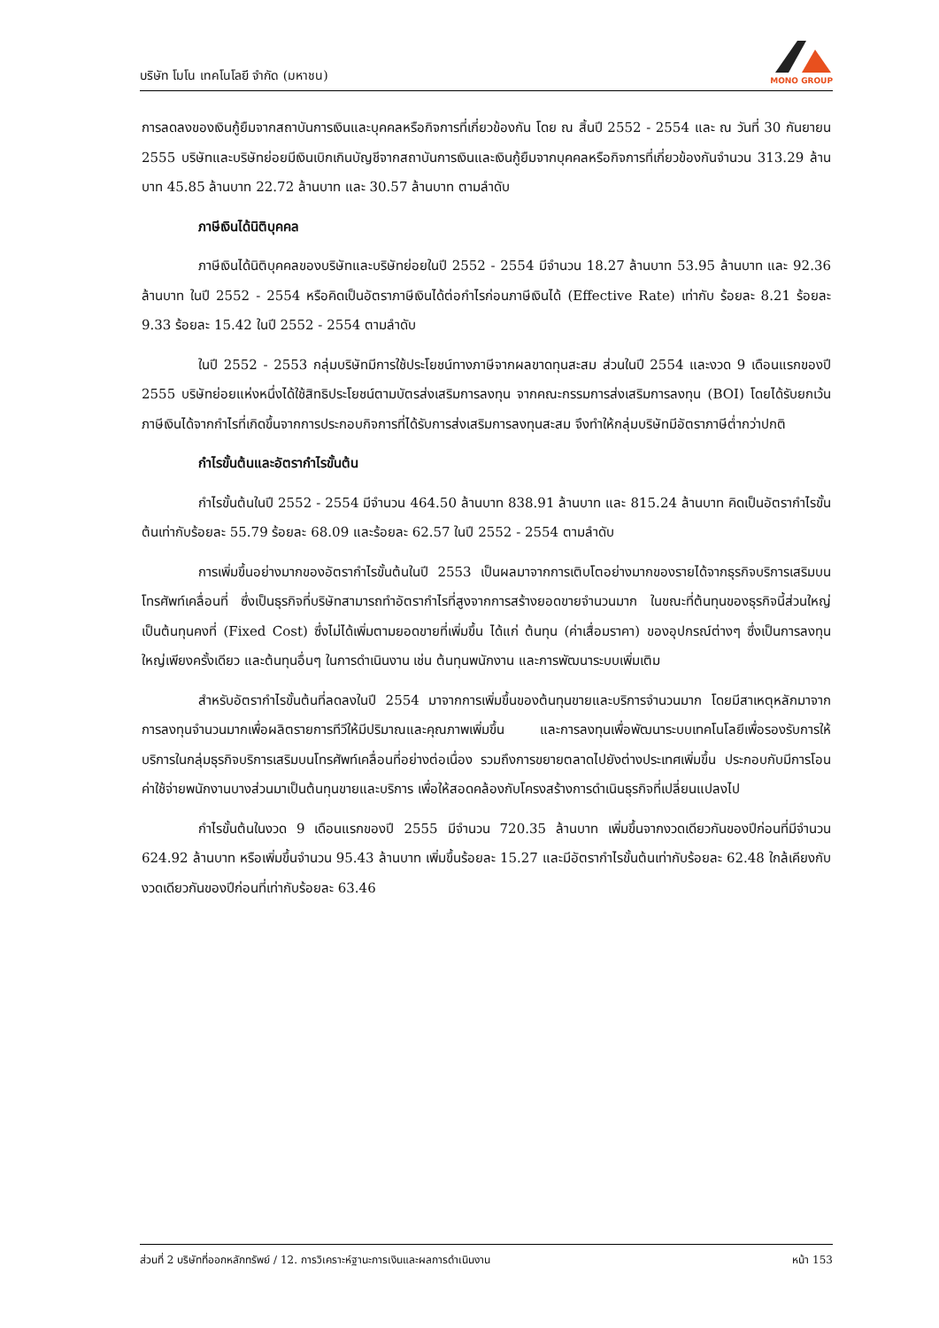บริษัท โมโน เทคโนโลยี จำกัด (มหาชน)
MONO GROUP
การลดลงของเงินกู้ยืมจากสถาบันการเงินและบุคคลหรือกิจการที่เกี่ยวข้องกัน โดย ณ สิ้นปี 2552 - 2554 และ ณ วันที่ 30 กันยายน 2555 บริษัทและบริษัทย่อยมีเงินเบิกเกินบัญชีจากสถาบันการเงินและเงินกู้ยืมจากบุคคลหรือกิจการที่เกี่ยวข้องกันจำนวน 313.29 ล้านบาท 45.85 ล้านบาท 22.72 ล้านบาท และ 30.57 ล้านบาท ตามลำดับ
ภาษีเงินได้นิติบุคคล
ภาษีเงินได้นิติบุคคลของบริษัทและบริษัทย่อยในปี 2552 - 2554 มีจำนวน 18.27 ล้านบาท 53.95 ล้านบาท และ 92.36 ล้านบาท ในปี 2552 - 2554 หรือคิดเป็นอัตราภาษีเงินได้ต่อกำไรก่อนภาษีเงินได้ (Effective Rate) เท่ากับ ร้อยละ 8.21 ร้อยละ 9.33 ร้อยละ 15.42 ในปี 2552 - 2554 ตามลำดับ
ในปี 2552 - 2553 กลุ่มบริษัทมีการใช้ประโยชน์ทางภาษีจากผลขาดทุนสะสม ส่วนในปี 2554 และงวด 9 เดือนแรกของปี 2555 บริษัทย่อยแห่งหนึ่งได้ใช้สิทธิประโยชน์ตามบัตรส่งเสริมการลงทุน จากคณะกรรมการส่งเสริมการลงทุน (BOI) โดยได้รับยกเว้นภาษีเงินได้จากกำไรที่เกิดขึ้นจากการประกอบกิจการที่ได้รับการส่งเสริมการลงทุนสะสม จึงทำให้กลุ่มบริษัทมีอัตราภาษีต่ำกว่าปกติ
กำไรขั้นต้นและอัตรากำไรขั้นต้น
กำไรขั้นต้นในปี 2552 - 2554 มีจำนวน 464.50 ล้านบาท 838.91 ล้านบาท และ 815.24 ล้านบาท คิดเป็นอัตรากำไรขั้นต้นเท่ากับร้อยละ 55.79 ร้อยละ 68.09 และร้อยละ 62.57 ในปี 2552 - 2554 ตามลำดับ
การเพิ่มขึ้นอย่างมากของอัตรากำไรขั้นต้นในปี 2553 เป็นผลมาจากการเติบโตอย่างมากของรายได้จากธุรกิจบริการเสริมบนโทรศัพท์เคลื่อนที่ ซึ่งเป็นธุรกิจที่บริษัทสามารถทำอัตรากำไรที่สูงจากการสร้างยอดขายจำนวนมาก ในขณะที่ต้นทุนของธุรกิจนี้ส่วนใหญ่เป็นต้นทุนคงที่ (Fixed Cost) ซึ่งไม่ได้เพิ่มตามยอดขายที่เพิ่มขึ้น ได้แก่ ต้นทุน (ค่าเสื่อมราคา) ของอุปกรณ์ต่างๆ ซึ่งเป็นการลงทุนใหญ่เพียงครั้งเดียว และต้นทุนอื่นๆ ในการดำเนินงาน เช่น ต้นทุนพนักงาน และการพัฒนาระบบเพิ่มเติม
สำหรับอัตรากำไรขั้นต้นที่ลดลงในปี 2554 มาจากการเพิ่มขึ้นของต้นทุนขายและบริการจำนวนมาก โดยมีสาเหตุหลักมาจากการลงทุนจำนวนมากเพื่อผลิตรายการทีวีให้มีปริมาณและคุณภาพเพิ่มขึ้น และการลงทุนเพื่อพัฒนาระบบเทคโนโลยีเพื่อรองรับการให้บริการในกลุ่มธุรกิจบริการเสริมบนโทรศัพท์เคลื่อนที่อย่างต่อเนื่อง รวมถึงการขยายตลาดไปยังต่างประเทศเพิ่มขึ้น ประกอบกับมีการโอนค่าใช้จ่ายพนักงานบางส่วนมาเป็นต้นทุนขายและบริการ เพื่อให้สอดคล้องกับโครงสร้างการดำเนินธุรกิจที่เปลี่ยนแปลงไป
กำไรขั้นต้นในงวด 9 เดือนแรกของปี 2555 มีจำนวน 720.35 ล้านบาท เพิ่มขึ้นจากงวดเดียวกันของปีก่อนที่มีจำนวน 624.92 ล้านบาท หรือเพิ่มขึ้นจำนวน 95.43 ล้านบาท เพิ่มขึ้นร้อยละ 15.27 และมีอัตรากำไรขั้นต้นเท่ากับร้อยละ 62.48 ใกล้เคียงกับงวดเดียวกันของปีก่อนที่เท่ากับร้อยละ 63.46
ส่วนที่ 2 บริษัทที่ออกหลักทรัพย์ / 12. การวิเคราะห์ฐานะการเงินและผลการดำเนินงาน หน้า 153